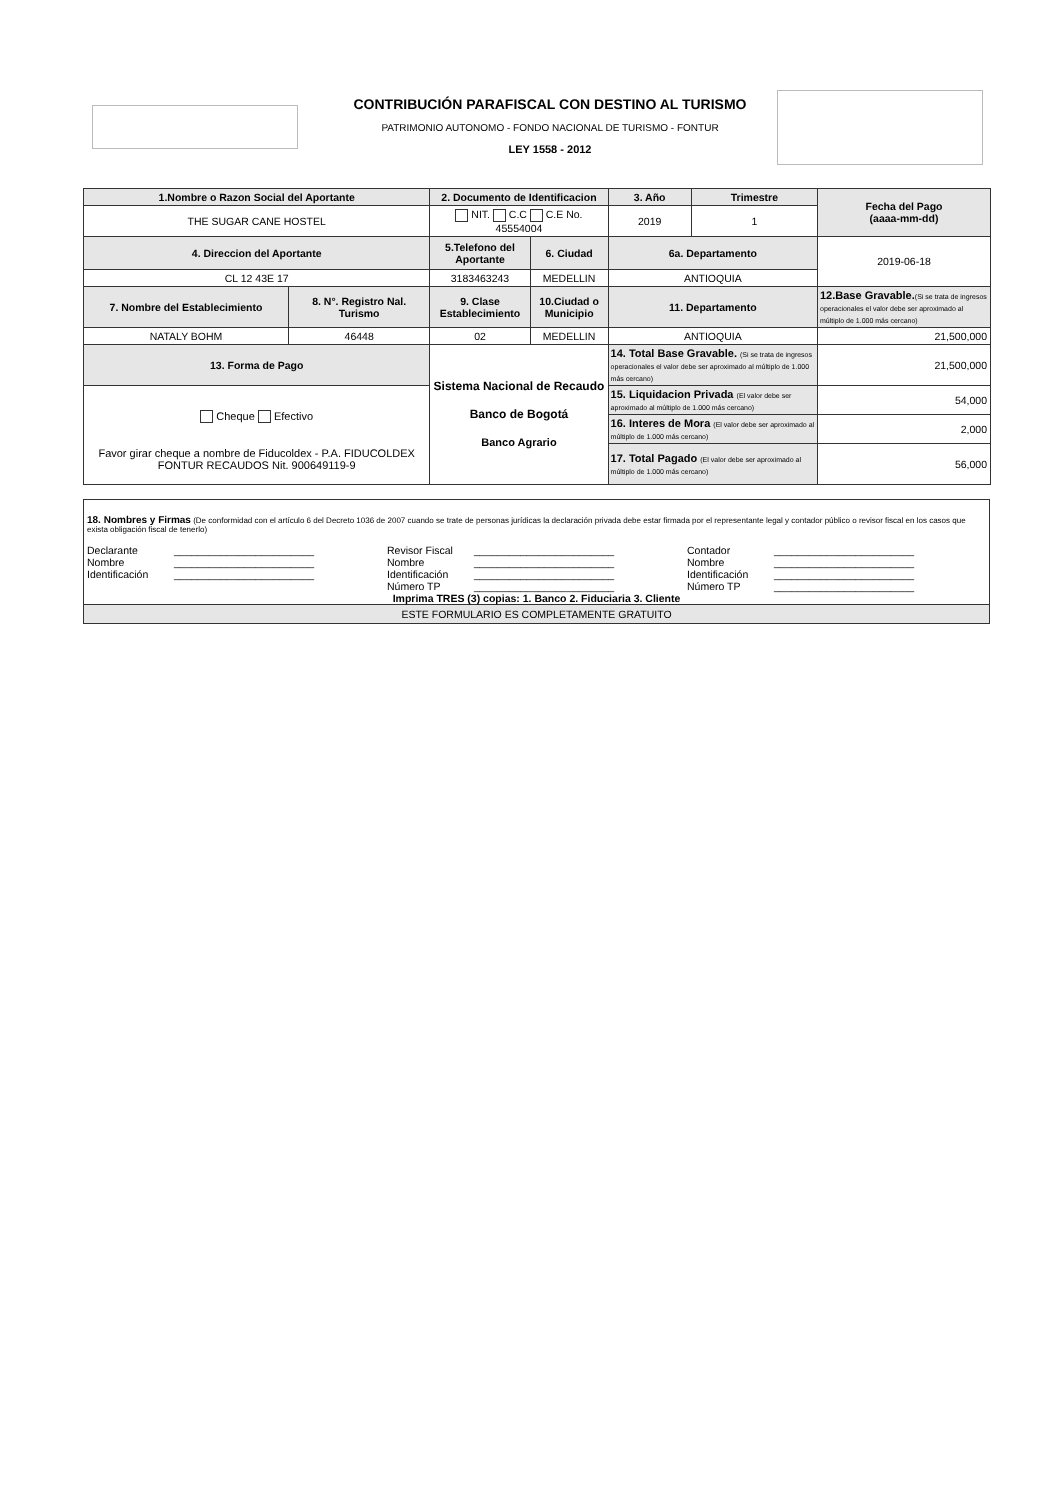CONTRIBUCIÓN PARAFISCAL CON DESTINO AL TURISMO
PATRIMONIO AUTONOMO - FONDO NACIONAL DE TURISMO - FONTUR
LEY 1558 - 2012
| 1.Nombre o Razon Social del Aportante | | 2. Documento de Identificacion | | 3. Año | Trimestre | Fecha del Pago (aaaa-mm-dd) |
| THE SUGAR CANE HOSTEL | | NIT. C.C C.E No. 45554004 | | 2019 | 1 | |
| 4. Direccion del Aportante | | 5.Telefono del Aportante | 6. Ciudad | 6a. Departamento | | 2019-06-18 |
| CL 12 43E 17 | | 3183463243 | MEDELLIN | ANTIOQUIA | | |
| 7. Nombre del Establecimiento | 8. N°. Registro Nal. Turismo | 9. Clase Establecimiento | 10.Ciudad o Municipio | 11. Departamento | | 12.Base Gravable. (Si se trata de ingresos operacionales el valor debe ser aproximado al múltiplo de 1.000 más cercano) |
| NATALY BOHM | 46448 | 02 | MEDELLIN | ANTIOQUIA | | 21,500,000 |
| 13. Forma de Pago | | Sistema Nacional de Recaudo Banco de Bogotá Banco Agrario | | 14. Total Base Gravable. (Si se trata de ingresos operacionales el valor debe ser aproximado al múltiplo de 1.000 más cercano) | | 21,500,000 |
| Cheque Efectivo Favor girar cheque a nombre de Fiducoldex - P.A. FIDUCOLDEX FONTUR RECAUDOS Nit. 900649119-9 | | | | 15. Liquidacion Privada (El valor debe ser aproximado al múltiplo de 1.000 más cercano) | | 54,000 |
| | | | | 16. Interes de Mora (El valor debe ser aproximado al múltiplo de 1.000 más cercano) | | 2,000 |
| | | | | 17. Total Pagado (El valor debe ser aproximado al múltiplo de 1.000 más cercano) | | 56,000 |
18. Nombres y Firmas (De conformidad con el artículo 6 del Decreto 1036 de 2007 cuando se trate de personas jurídicas la declaración privada debe estar firmada por el representante legal y contador público o revisor fiscal en los casos que exista obligación fiscal de tenerlo)
Declarante ________________________
Nombre ________________________
Identificación ________________________
Revisor Fiscal ________________________
Nombre ________________________
Identificación ________________________
Número TP ________________________
Contador ________________________
Nombre ________________________
Identificación ________________________
Número TP ________________________
Imprima TRES (3) copias: 1. Banco 2. Fiduciaria 3. Cliente
ESTE FORMULARIO ES COMPLETAMENTE GRATUITO